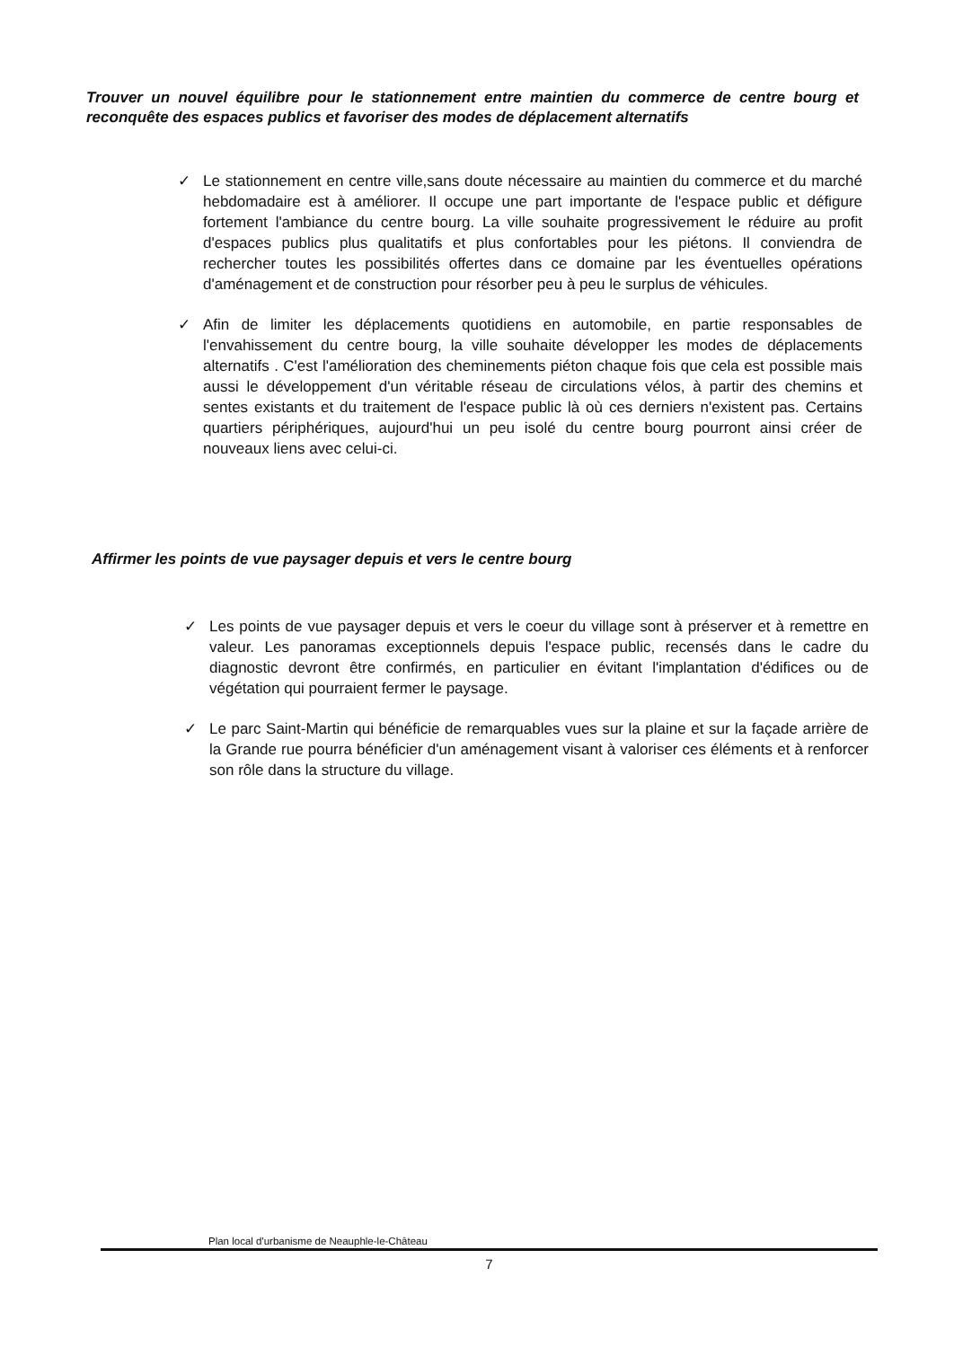Trouver un nouvel équilibre pour le stationnement entre maintien du commerce de centre bourg et reconquête des espaces publics et favoriser des modes de déplacement alternatifs
✓ Le stationnement en centre ville,sans doute nécessaire au maintien du commerce et du marché hebdomadaire est à améliorer. Il occupe une part importante de l'espace public et défigure fortement l'ambiance du centre bourg. La ville souhaite progressivement le réduire au profit d'espaces publics plus qualitatifs et plus confortables pour les piétons. Il conviendra de rechercher toutes les possibilités offertes dans ce domaine par les éventuelles opérations d'aménagement et de construction pour résorber peu à peu le surplus de véhicules.
✓ Afin de limiter les déplacements quotidiens en automobile, en partie responsables de l'envahissement du centre bourg, la ville souhaite développer les modes de déplacements alternatifs . C'est l'amélioration des cheminements piéton chaque fois que cela est possible mais aussi le développement d'un véritable réseau de circulations vélos, à partir des chemins et sentes existants et du traitement de l'espace public là où ces derniers n'existent pas. Certains quartiers périphériques, aujourd'hui un peu isolé du centre bourg pourront ainsi créer de nouveaux liens avec celui-ci.
Affirmer les points de vue paysager depuis et vers le centre bourg
✓ Les points de vue paysager depuis et vers le coeur du village sont à préserver et à remettre en valeur. Les panoramas exceptionnels depuis l'espace public, recensés dans le cadre du diagnostic devront être confirmés, en particulier en évitant l'implantation d'édifices ou de végétation qui pourraient fermer le paysage.
✓ Le parc Saint-Martin qui bénéficie de remarquables vues sur la plaine et sur la façade arrière de la Grande rue pourra bénéficier d'un aménagement visant à valoriser ces éléments et à renforcer son rôle dans la structure du village.
Plan local d'urbanisme de Neauphle-le-Château
7